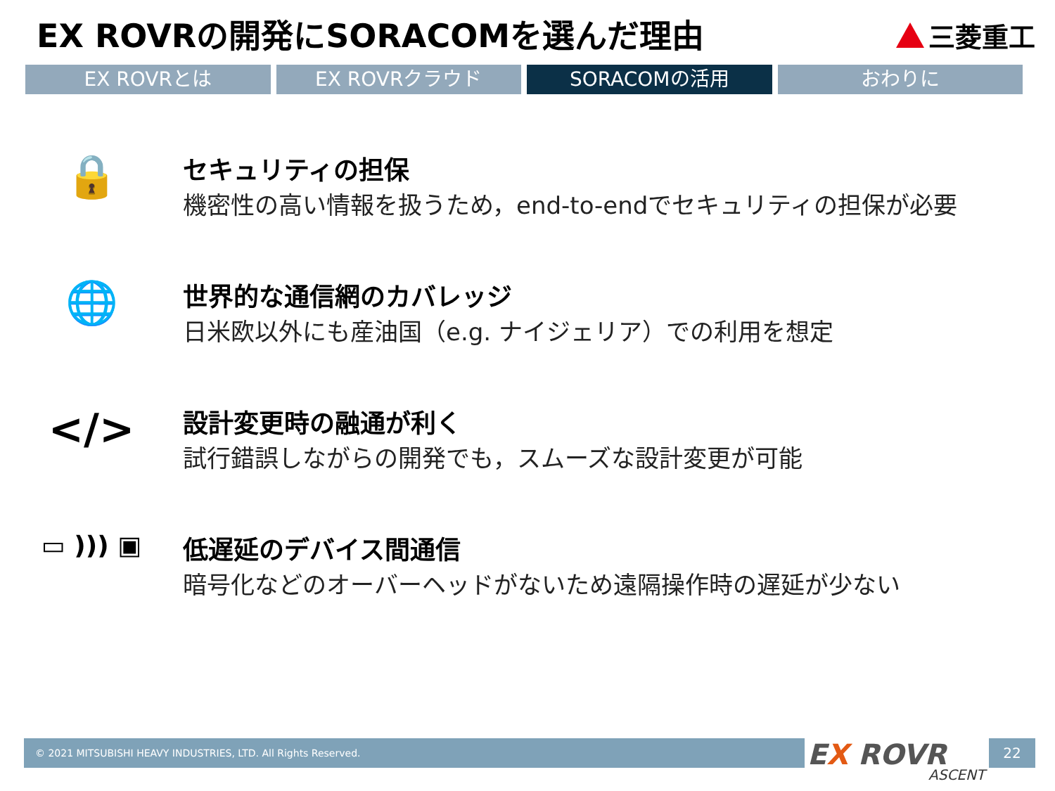EX ROVRの開発にSORACOMを選んだ理由
三菱重工
EX ROVRとは EX ROVRクラウド SORACOMの活用 おわりに
🔒
セキュリティの担保
機密性の高い情報を扱うため，end-to-endでセキュリティの担保が必要
🌐
世界的な通信網のカバレッジ
日米欧以外にも産油国（e.g. ナイジェリア）での利用を想定
</>
設計変更時の融通が利く
試行錯誤しながらの開発でも，スムーズな設計変更が可能
▭ ))) ▣ 低遅延のデバイス間通信
暗号化などのオーバーヘッドがないため遠隔操作時の遅延が少ない
© 2021 MITSUBISHI HEAVY INDUSTRIES, LTD. All Rights Reserved. EX ROVR
ASCENT
22